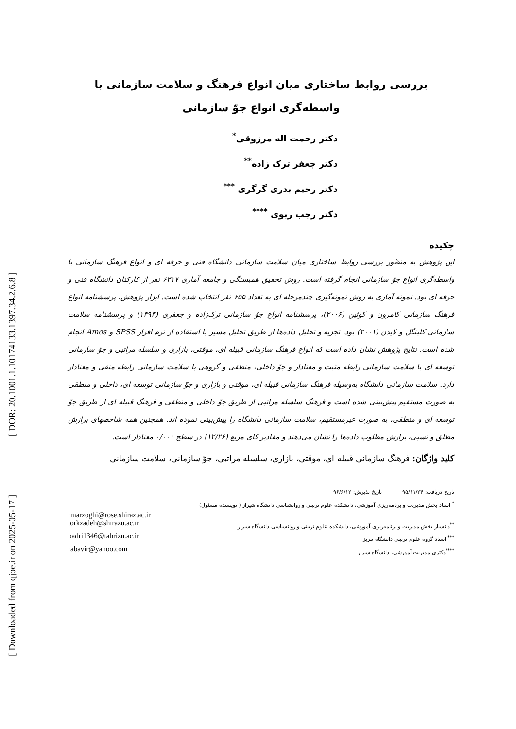[ DOR: 20.1001.1.10174133.1397.34.2.6.8 ]
[ Downloaded from qjoe.ir on 2025-05-17 ]
بررسی روابط ساختاری میان انواع فرهنگ و سلامت سازمانی با واسطه‌گری انواع جوّ سازمانی
دکتر رحمت اله مرزوقی<sup>*</sup>
دکتر جعفر ترک زاده<sup>**</sup>
دکتر رحیم بدری گرگری <sup>***</sup>
دکتر رجب ربوی <sup>****</sup>
چکیده
این پژوهش به منظور بررسی روابط ساختاری میان سلامت سازمانی دانشگاه فنی و حرفه ای و انواع فرهنگ سازمانی با واسطه‌گری انواع جوّ سازمانی انجام گرفته است. روش تحقیق همبستگی و جامعه آماری ۶۳۱۷ نفر از کارکنان دانشگاه فنی و حرفه ای بود. نمونه آماری به روش نمونه‌گیری چندمرحله ای به تعداد ۶۵۵ نفر انتخاب شده است. ابزار پژوهش، پرسشنامه انواع فرهنگ سازمانی کامرون و کوئین (۲۰۰۶)، پرسشنامه انواع جوّ سازمانی ترک‌زاده و جعفری (۱۳۹۳) و پرسشنامه سلامت سازمانی کلینگل و لایدن (۲۰۰۱) بود. تجزیه و تحلیل داده‌ها از طریق تحلیل مسیر با استفاده از نرم افزار SPSS و Amos انجام شده است. نتایج پژوهش نشان داده است که انواع فرهنگ سازمانی قبیله ای، موقتی، بازاری و سلسله مراتبی و جوّ سازمانی توسعه ای با سلامت سازمانی رابطه مثبت و معنادار و جوّ داخلی، منطقی و گروهی با سلامت سازمانی رابطه منفی و معنادار دارد. سلامت سازمانی دانشگاه به‌وسیله فرهنگ سازمانی قبیله ای، موقتی و بازاری و جوّ سازمانی توسعه ای، داخلی و منطقی به صورت مستقیم پیش‌بینی شده است و فرهنگ سلسله مراتبی از طریق جوّ داخلی و منطقی و فرهنگ قبیله ای از طریق جوّ توسعه ای و منطقی، به صورت غیرمستقیم، سلامت سازمانی دانشگاه را پیش‌بینی نموده اند. همچنین همه شاخصهای برازش مطلق و نسبی، برازش مطلوب داده‌ها را نشان می‌دهند و مقادیر کای مربع (۱۲/۲۶) در سطح ۰/۰۰۱ معنادار است.
کلید واژگان: فرهنگ سازمانی قبیله ای، موقتی، بازاری، سلسله مراتبی، جوّ سازمانی، سلامت سازمانی
تاریخ دریافت: ۹۵/۱۱/۲۴ تاریخ پذیرش: ۹۶/۶/۱۲
<sup>*</sup> استاد بخش مدیریت و برنامه‌ریزی آموزشی، دانشکده علوم تربیتی و روانشناسی دانشگاه شیراز ( نویسنده مسئول)
rmarzoghi@rose.shiraz.ac.ir
<sup>**</sup> دانشیار بخش مدیریت و برنامه‌ریزی آموزشی، دانشکده علوم تربیتی و روانشناسی دانشگاه شیراز torkzadeh@shirazu.ac.ir
<sup>***</sup> استاد گروه علوم تربیتی دانشگاه تبریز badri1346@tabrizu.ac.ir
<sup>****</sup>دکتری مدیریت آموزشی، دانشگاه شیراز rabavir@yahoo.com